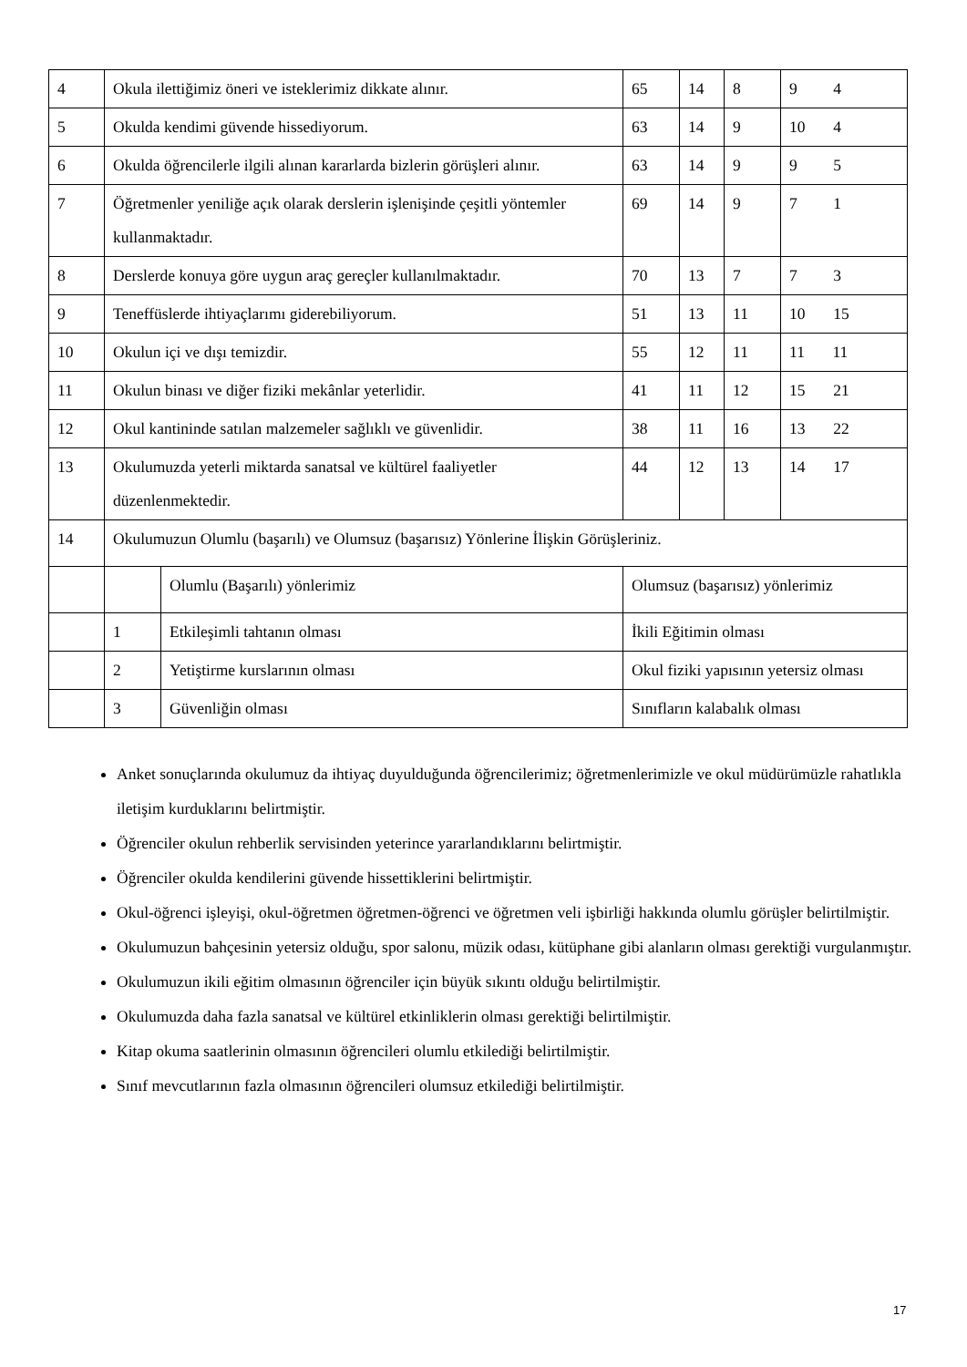| 4 | Okula ilettiğimiz öneri ve isteklerimiz dikkate alınır. | | 65 | 14 | 8 | 9 4 |
| 5 | Okulda kendimi güvende hissediyorum. | | 63 | 14 | 9 | 10 4 |
| 6 | Okulda öğrencilerle ilgili alınan kararlarda bizlerin görüşleri alınır. | | 63 | 14 | 9 | 9 5 |
| 7 | Öğretmenler yeniliğe açık olarak derslerin işlenişinde çeşitli yöntemler kullanmaktadır. | | 69 | 14 | 9 | 7 1 |
| 8 | Derslerde konuya göre uygun araç gereçler kullanılmaktadır. | | 70 | 13 | 7 | 7 3 |
| 9 | Teneffüslerde ihtiyaçlarımı giderebiliyorum. | | 51 | 13 | 11 | 10 15 |
| 10 | Okulun içi ve dışı temizdir. | | 55 | 12 | 11 | 11 11 |
| 11 | Okulun binası ve diğer fiziki mekânlar yeterlidir. | | 41 | 11 | 12 | 15 21 |
| 12 | Okul kantininde satılan malzemeler sağlıklı ve güvenlidir. | | 38 | 11 | 16 | 13 22 |
| 13 | Okulumuzda yeterli miktarda sanatsal ve kültürel faaliyetler düzenlenmektedir. | | 44 | 12 | 13 | 14 17 |
| 14 | Okulumuzun Olumlu (başarılı) ve Olumsuz (başarısız) Yönlerine İlişkin Görüşleriniz. | | | | | |
| | | Olumlu (Başarılı) yönlerimiz | Olumsuz (başarısız) yönlerimiz | | | |
| | 1 | Etkileşimli tahtanın olması | İkili Eğitimin olması | | | |
| | 2 | Yetiştirme kurslarının olması | Okul fiziki yapısının yetersiz olması | | | |
| | 3 | Güvenliğin olması | Sınıfların kalabalık olması | | | |
Anket sonuçlarında okulumuz da ihtiyaç duyulduğunda öğrencilerimiz; öğretmenlerimizle ve okul müdürümüzle rahatlıkla iletişim kurduklarını belirtmiştir.
Öğrenciler okulun rehberlik servisinden yeterince yararlandıklarını belirtmiştir.
Öğrenciler okulda kendilerini güvende hissettiklerini belirtmiştir.
Okul-öğrenci işleyişi, okul-öğretmen öğretmen-öğrenci ve öğretmen veli işbirliği hakkında olumlu görüşler belirtilmiştir.
Okulumuzun bahçesinin yetersiz olduğu, spor salonu, müzik odası, kütüphane gibi alanların olması gerektiği vurgulanmıştır.
Okulumuzun ikili eğitim olmasının öğrenciler için büyük sıkıntı olduğu belirtilmiştir.
Okulumuzda daha fazla sanatsal ve kültürel etkinliklerin olması gerektiği belirtilmiştir.
Kitap okuma saatlerinin olmasının öğrencileri olumlu etkilediği belirtilmiştir.
Sınıf mevcutlarının fazla olmasının öğrencileri olumsuz etkilediği belirtilmiştir.
17